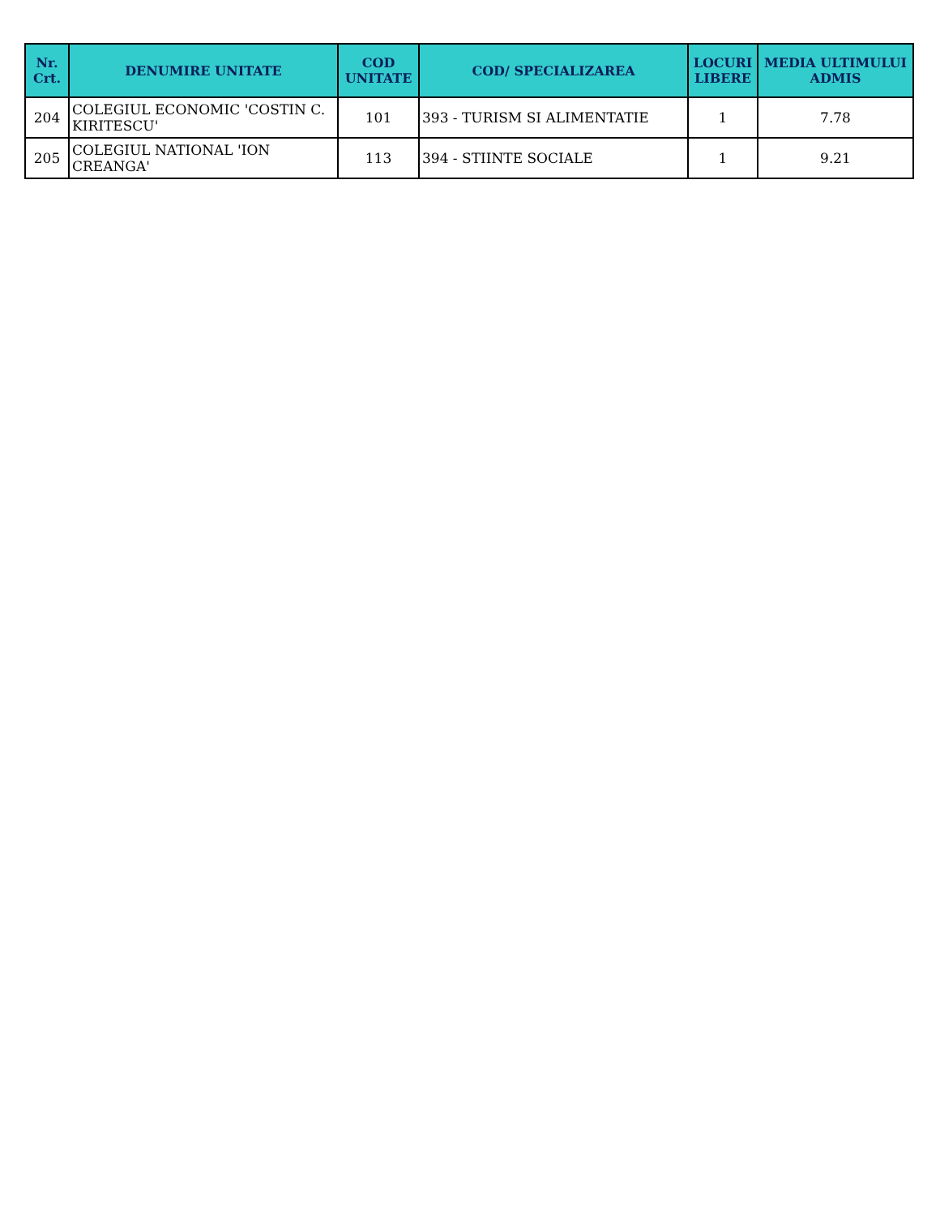| Nr. Crt. | DENUMIRE UNITATE | COD UNITATE | COD/ SPECIALIZAREA | LOCURI LIBERE | MEDIA ULTIMULUI ADMIS |
| --- | --- | --- | --- | --- | --- |
| 204 | COLEGIUL ECONOMIC 'COSTIN C. KIRITESCU' | 101 | 393 - TURISM SI ALIMENTATIE | 1 | 7.78 |
| 205 | COLEGIUL NATIONAL 'ION CREANGA' | 113 | 394 - STIINTE SOCIALE | 1 | 9.21 |